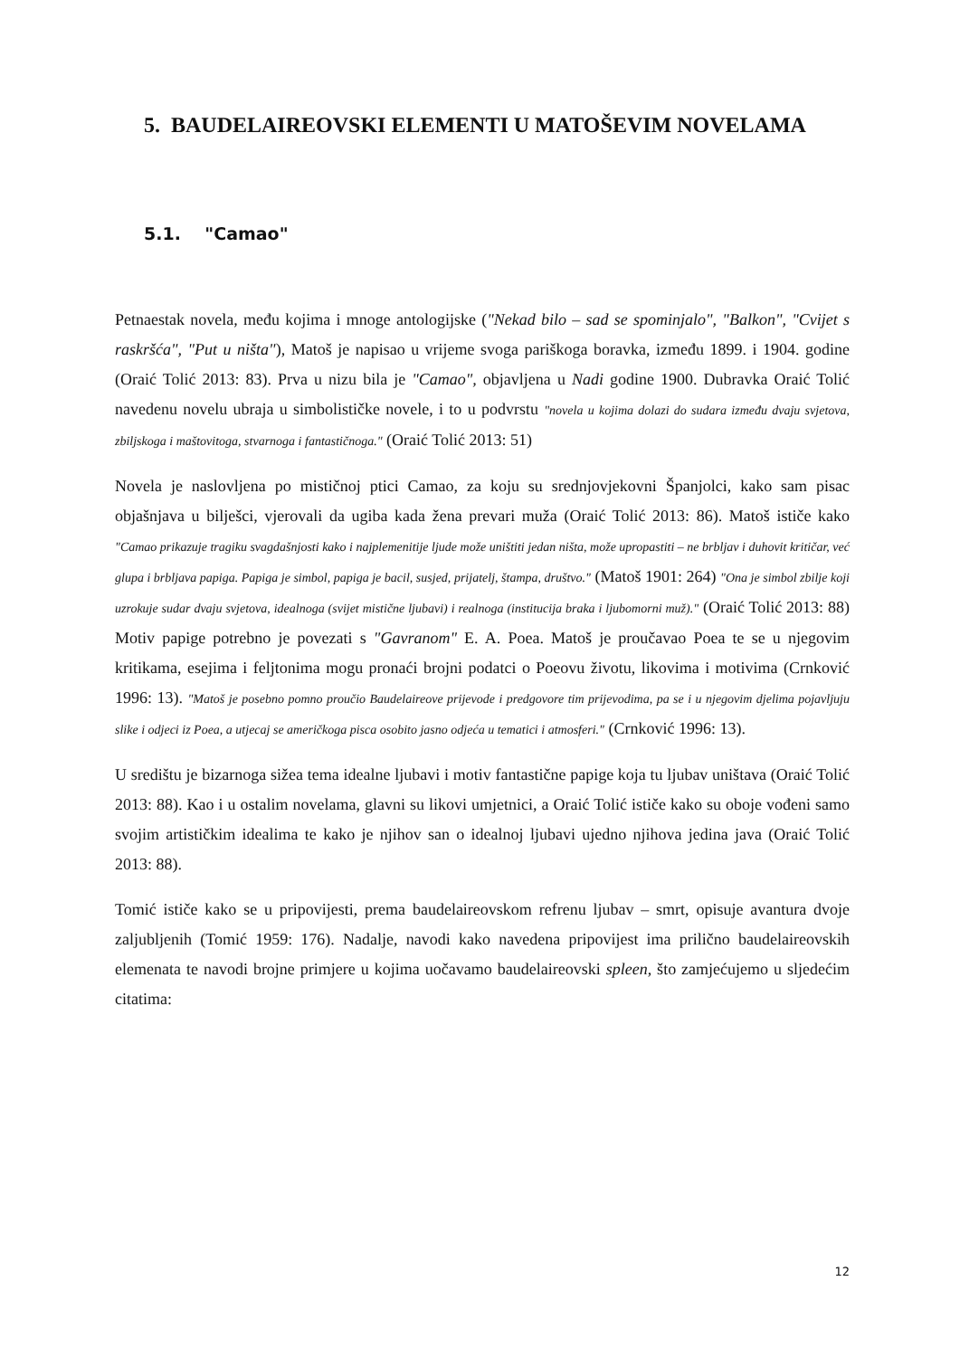5. BAUDELAIREOVSKI ELEMENTI U MATOŠEVIM NOVELAMA
5.1. "Camao"
Petnaestak novela, među kojima i mnoge antologijske ("Nekad bilo – sad se spominjalo", "Balkon", "Cvijet s raskršća", "Put u ništa"), Matoš je napisao u vrijeme svoga pariškoga boravka, između 1899. i 1904. godine (Oraić Tolić 2013: 83). Prva u nizu bila je "Camao", objavljena u Nadi godine 1900. Dubravka Oraić Tolić navedenu novelu ubraja u simbolističke novele, i to u podvrstu "novela u kojima dolazi do sudara između dvaju svjetova, zbiljskoga i maštovitoga, stvarnoga i fantastičnoga." (Oraić Tolić 2013: 51)
Novela je naslovljena po mističnoj ptici Camao, za koju su srednjovjekovni Španjolci, kako sam pisac objašnjava u bilješci, vjerovali da ugiba kada žena prevari muža (Oraić Tolić 2013: 86). Matoš ističe kako "Camao prikazuje tragiku svagdašnjosti kako i najplemenitije ljude može uništiti jedan ništa, može upropastiti – ne brbljav i duhovit kritičar, već glupa i brbljava papiga. Papiga je simbol, papiga je bacil, susjed, prijatelj, štampa, društvo." (Matoš 1901: 264) "Ona je simbol zbilje koji uzrokuje sudar dvaju svjetova, idealnoga (svijet mistične ljubavi) i realnoga (institucija braka i ljubomorni muž)." (Oraić Tolić 2013: 88) Motiv papige potrebno je povezati s "Gavranom" E. A. Poea. Matoš je proučavao Poea te se u njegovim kritikama, esejima i feljtonima mogu pronaći brojni podatci o Poeovu životu, likovima i motivima (Crnković 1996: 13). "Matoš je posebno pomno proučio Baudelaireove prijevode i predgovore tim prijevodima, pa se i u njegovim djelima pojavljuju slike i odjeci iz Poea, a utjecaj se američkoga pisca osobito jasno odjeća u tematici i atmosferi." (Crnković 1996: 13).
U središtu je bizarnoga sižea tema idealne ljubavi i motiv fantastične papige koja tu ljubav uništava (Oraić Tolić 2013: 88). Kao i u ostalim novelama, glavni su likovi umjetnici, a Oraić Tolić ističe kako su oboje vođeni samo svojim artističkim idealima te kako je njihov san o idealnoj ljubavi ujedno njihova jedina java (Oraić Tolić 2013: 88).
Tomić ističe kako se u pripovijesti, prema baudelaireovskom refrenu ljubav – smrt, opisuje avantura dvoje zaljubljenih (Tomić 1959: 176). Nadalje, navodi kako navedena pripovijest ima prilično baudelaireovskih elemenata te navodi brojne primjere u kojima uočavamo baudelaireovski spleen, što zamjećujemo u sljedećim citatima:
12